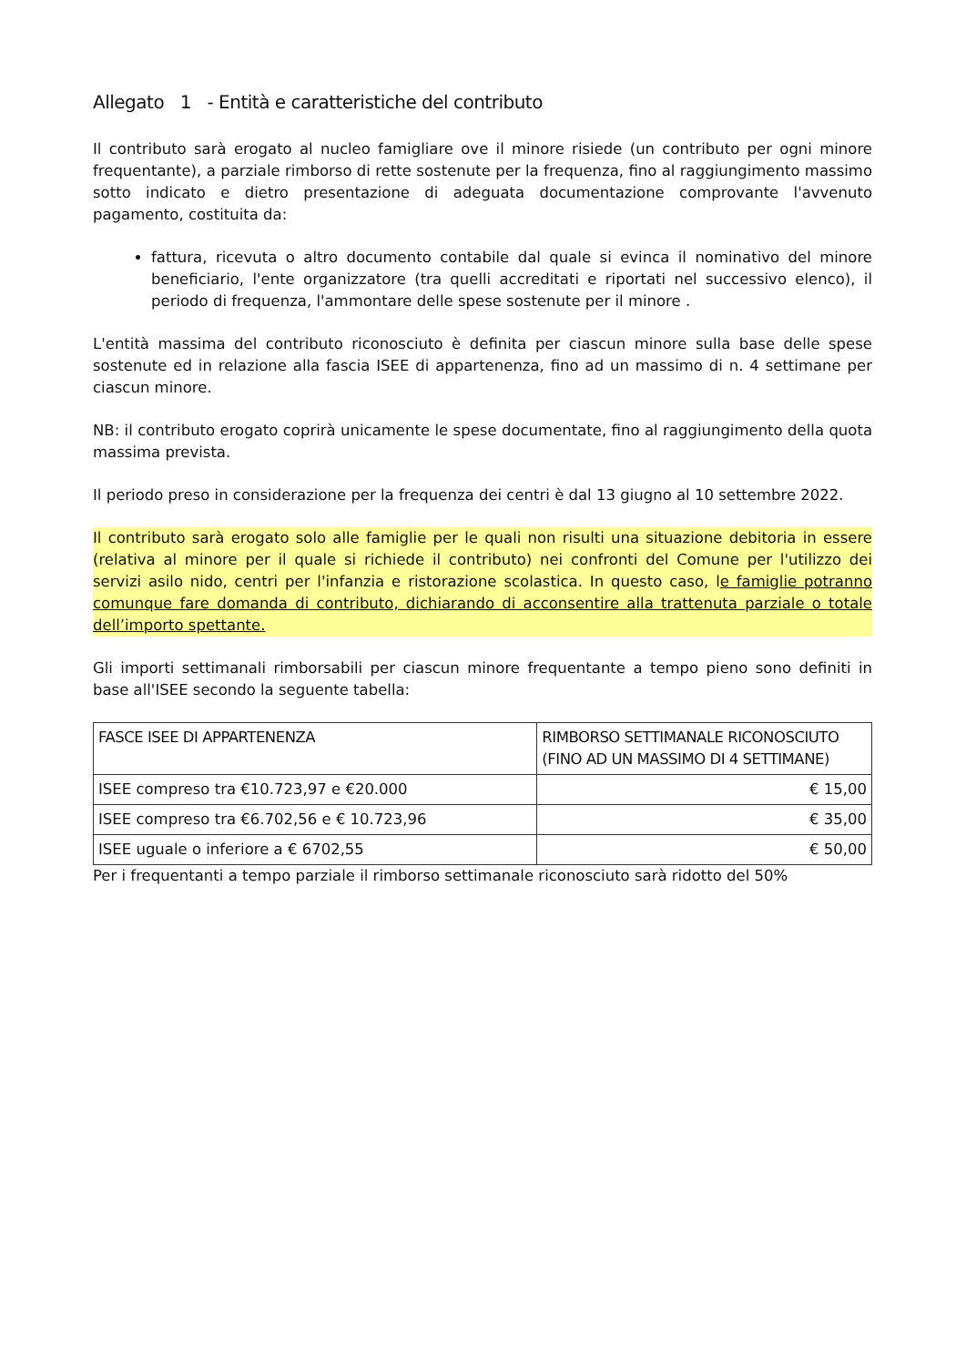Allegato 1 - Entità e caratteristiche del contributo
Il contributo sarà erogato al nucleo famigliare ove il minore risiede (un contributo per ogni minore frequentante), a parziale rimborso di rette sostenute per la frequenza, fino al raggiungimento massimo sotto indicato e dietro presentazione di adeguata documentazione comprovante l'avvenuto pagamento, costituita da:
fattura, ricevuta o altro documento contabile dal quale si evinca il nominativo del minore beneficiario, l'ente organizzatore (tra quelli accreditati e riportati nel successivo elenco), il periodo di frequenza, l'ammontare delle spese sostenute per il minore .
L'entità massima del contributo riconosciuto è definita per ciascun minore sulla base delle spese sostenute ed in relazione alla fascia ISEE di appartenenza, fino ad un massimo di n. 4 settimane per ciascun minore.
NB: il contributo erogato coprirà unicamente le spese documentate, fino al raggiungimento della quota massima prevista.
Il periodo preso in considerazione per la frequenza dei centri è dal 13 giugno al 10 settembre 2022.
Il contributo sarà erogato solo alle famiglie per le quali non risulti una situazione debitoria in essere (relativa al minore per il quale si richiede il contributo) nei confronti del Comune per l'utilizzo dei servizi asilo nido, centri per l'infanzia e ristorazione scolastica. In questo caso, le famiglie potranno comunque fare domanda di contributo, dichiarando di acconsentire alla trattenuta parziale o totale dell’importo spettante.
Gli importi settimanali rimborsabili per ciascun minore frequentante a tempo pieno sono definiti in base all'ISEE secondo la seguente tabella:
| FASCE ISEE DI APPARTENENZA | RIMBORSO SETTIMANALE RICONOSCIUTO (FINO AD UN MASSIMO DI 4 SETTIMANE) |
| --- | --- |
| ISEE compreso tra €10.723,97 e €20.000 | € 15,00 |
| ISEE compreso tra €6.702,56 e € 10.723,96 | € 35,00 |
| ISEE uguale o inferiore a € 6702,55 | € 50,00 |
Per i frequentanti a tempo parziale il rimborso settimanale riconosciuto sarà ridotto del 50%